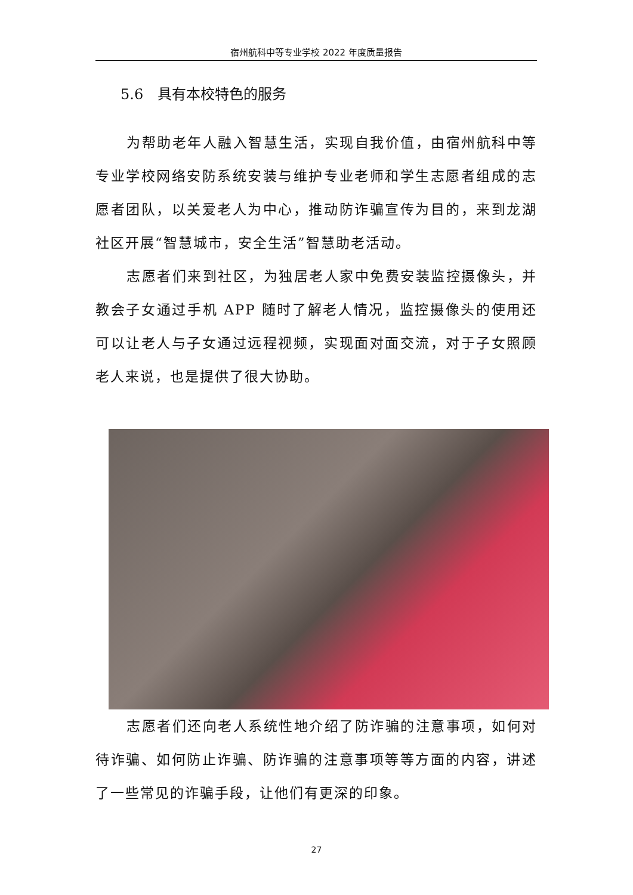宿州航科中等专业学校 2022 年度质量报告
5.6　具有本校特色的服务
为帮助老年人融入智慧生活，实现自我价值，由宿州航科中等专业学校网络安防系统安装与维护专业老师和学生志愿者组成的志愿者团队，以关爱老人为中心，推动防诈骗宣传为目的，来到龙湖社区开展“智慧城市，安全生活”智慧助老活动。
志愿者们来到社区，为独居老人家中免费安装监控摄像头，并教会子女通过手机 APP 随时了解老人情况，监控摄像头的使用还可以让老人与子女通过远程视频，实现面对面交流，对于子女照顾老人来说，也是提供了很大协助。
志愿者们还向老人系统性地介绍了防诈骗的注意事项，如何对待诈骗、如何防止诈骗、防诈骗的注意事项等等方面的内容，讲述了一些常见的诈骗手段，让他们有更深的印象。
27